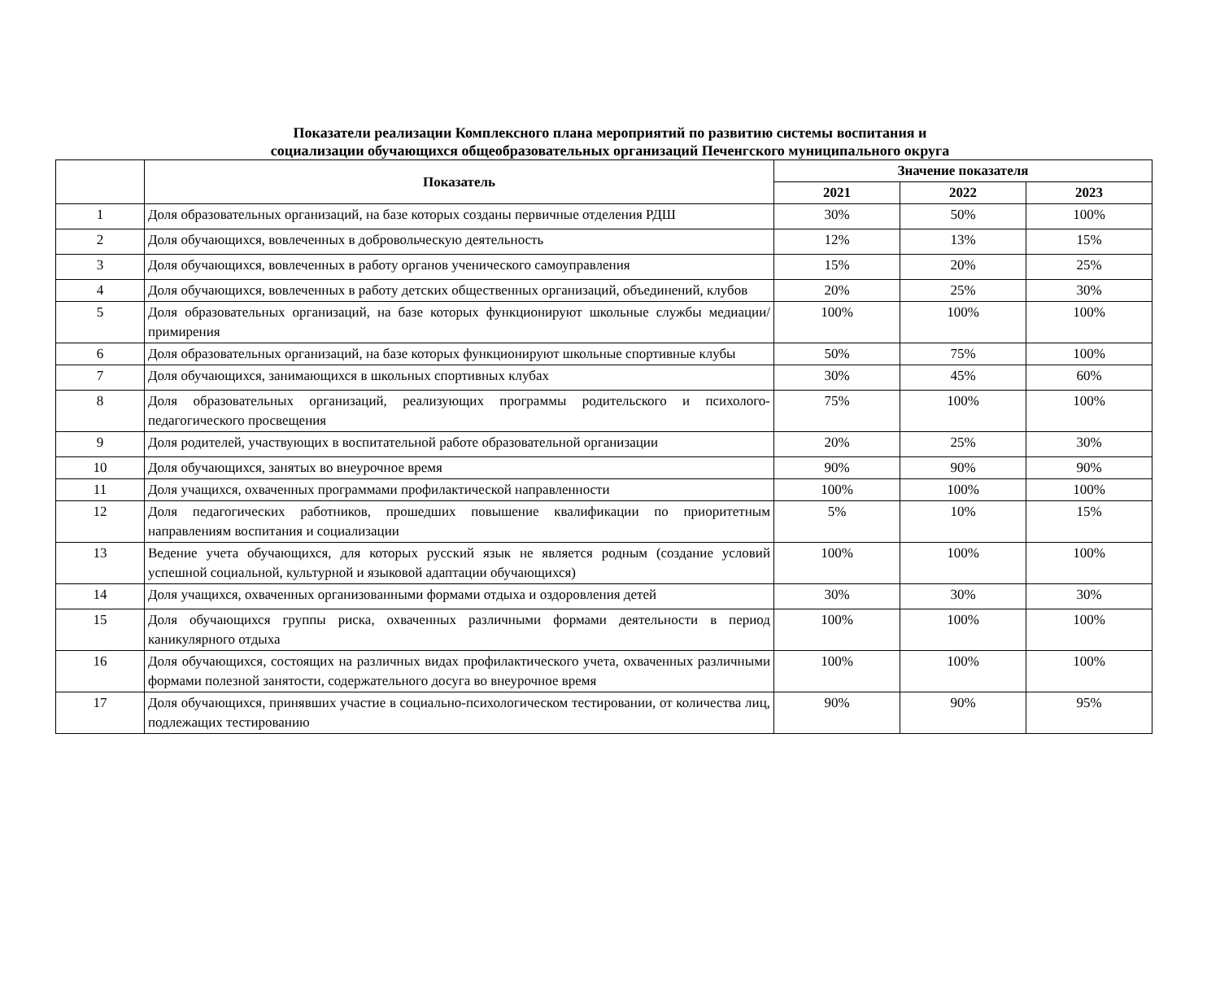Показатели реализации Комплексного плана мероприятий по развитию системы воспитания и
социализации обучающихся общеобразовательных организаций Печенгского муниципального округа
| | Показатель | Значение показателя | | |
| --- | --- | --- | --- | --- |
| | | 2021 | 2022 | 2023 |
| 1 | Доля образовательных организаций, на базе которых созданы первичные отделения РДШ | 30% | 50% | 100% |
| 2 | Доля обучающихся, вовлеченных в добровольческую деятельность | 12% | 13% | 15% |
| 3 | Доля обучающихся, вовлеченных в работу органов ученического самоуправления | 15% | 20% | 25% |
| 4 | Доля обучающихся, вовлеченных в работу детских общественных организаций, объединений, клубов | 20% | 25% | 30% |
| 5 | Доля образовательных организаций, на базе которых функционируют школьные службы медиации/примирения | 100% | 100% | 100% |
| 6 | Доля образовательных организаций, на базе которых функционируют школьные спортивные клубы | 50% | 75% | 100% |
| 7 | Доля обучающихся, занимающихся в школьных спортивных клубах | 30% | 45% | 60% |
| 8 | Доля образовательных организаций, реализующих программы родительского и психолого-педагогического просвещения | 75% | 100% | 100% |
| 9 | Доля родителей, участвующих в воспитательной работе образовательной организации | 20% | 25% | 30% |
| 10 | Доля обучающихся, занятых во внеурочное время | 90% | 90% | 90% |
| 11 | Доля учащихся, охваченных программами профилактической направленности | 100% | 100% | 100% |
| 12 | Доля педагогических работников, прошедших повышение квалификации по приоритетным направлениям воспитания и социализации | 5% | 10% | 15% |
| 13 | Ведение учета обучающихся, для которых русский язык не является родным (создание условий успешной социальной, культурной и языковой адаптации обучающихся) | 100% | 100% | 100% |
| 14 | Доля учащихся, охваченных организованными формами отдыха и оздоровления детей | 30% | 30% | 30% |
| 15 | Доля обучающихся группы риска, охваченных различными формами деятельности в период каникулярного отдыха | 100% | 100% | 100% |
| 16 | Доля обучающихся, состоящих на различных видах профилактического учета, охваченных различными формами полезной занятости, содержательного досуга во внеурочное время | 100% | 100% | 100% |
| 17 | Доля обучающихся, принявших участие в социально-психологическом тестировании, от количества лиц, подлежащих тестированию | 90% | 90% | 95% |